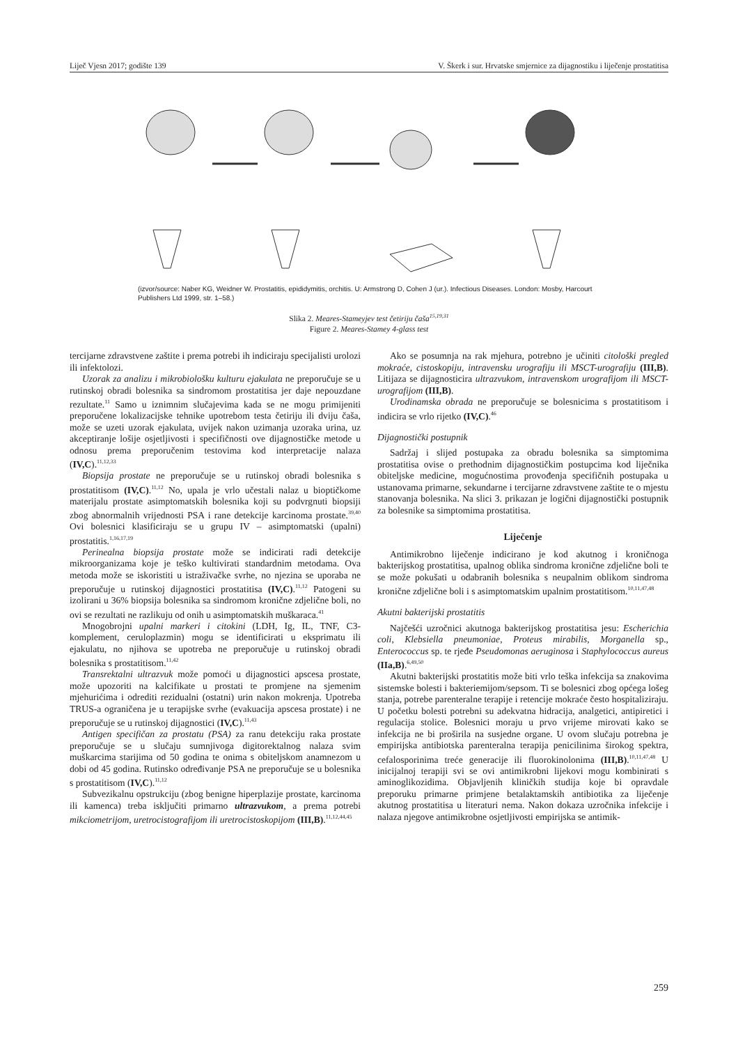Liječ Vjesn 2017; godište 139 V. Škerk i sur. Hrvatske smjernice za dijagnostiku i liječenje prostatitisa
(izvor/source: Naber KG, Weidner W. Prostatitis, epididymitis, orchitis. U: Armstrong D, Cohen J (ur.). Infectious Diseases. London: Mosby, Harcourt Publishers Ltd 1999, str. 1–58.)
Slika 2. Meares-Stameyjev test četiriju čaša<sup>15,19,31</sup>
Figure 2. Meares-Stamey 4-glass test
tercijarne zdravstvene zaštite i prema potrebi ih indiciraju specijalisti urolozi ili infektolozi.
Uzorak za analizu i mikrobiološku kulturu ejakulata ne preporučuje se u rutinskoj obradi bolesnika sa sindromom prostatitisa jer daje nepouzdane rezultate.<sup>11</sup> Samo u iznimnim slučajevima kada se ne mogu primijeniti preporučene lokalizacijske tehnike upotrebom testa četiriju ili dviju čaša, može se uzeti uzorak ejakulata, uvijek nakon uzimanja uzoraka urina, uz akceptiranje lošije osjetljivosti i specifičnosti ove dijagnostičke metode u odnosu prema preporučenim testovima kod interpretacije nalaza (IV,C).<sup>11,12,33</sup>
Biopsija prostate ne preporučuje se u rutinskoj obradi bolesnika s prostatitisom (IV,C).<sup>11,12</sup> No, upala je vrlo učestali nalaz u bioptičkome materijalu prostate asimptomatskih bolesnika koji su podvrgnuti biopsiji zbog abnormalnih vrijednosti PSA i rane detekcije karcinoma prostate.<sup>39,40</sup> Ovi bolesnici klasificiraju se u grupu IV – asimptomatski (upalni) prostatitis.<sup>1,16,17,19</sup>
Perinealna biopsija prostate može se indicirati radi detekcije mikroorganizama koje je teško kultivirati standardnim metodama. Ova metoda može se iskoristiti u istraživačke svrhe, no njezina se uporaba ne preporučuje u rutinskoj dijagnostici prostatitisa (IV,C).<sup>11,12</sup> Patogeni su izolirani u 36% biopsija bolesnika sa sindromom kronične zdjelične boli, no ovi se rezultati ne razlikuju od onih u asimptomatskih muškaraca.<sup>41</sup>
Mnogobrojni upalni markeri i citokini (LDH, Ig, IL, TNF, C3-komplement, ceruloplazmin) mogu se identificirati u eksprimatu ili ejakulatu, no njihova se upotreba ne preporučuje u rutinskoj obradi bolesnika s prostatitisom.<sup>11,42</sup>
Transrektalni ultrazvuk može pomoći u dijagnostici apscesa prostate, može upozoriti na kalcifikate u prostati te promjene na sjemenim mjehurićima i odrediti rezidualni (ostatni) urin nakon mokrenja. Upotreba TRUS-a ograničena je u terapijske svrhe (evakuacija apscesa prostate) i ne preporučuje se u rutinskoj dijagnostici (IV,C).<sup>11,43</sup>
Antigen specifičan za prostatu (PSA) za ranu detekciju raka prostate preporučuje se u slučaju sumnjivoga digitorektalnog nalaza svim muškarcima starijima od 50 godina te onima s obiteljskom anamnezom u dobi od 45 godina. Rutinsko određivanje PSA ne preporučuje se u bolesnika s prostatitisom (IV,C).<sup>11,12</sup>
Subvezikalnu opstrukciju (zbog benigne hiperplazije prostate, karcinoma ili kamenca) treba isključiti primarno ultrazvukom, a prema potrebi mikciometrijom, uretrocistografijom ili uretrocistoskopijom (III,B).<sup>11,12,44,45</sup>
Ako se posumnja na rak mjehura, potrebno je učiniti citološki pregled mokraće, cistoskopiju, intravensku urografiju ili MSCT-urografiju (III,B). Litijaza se dijagnosticira ultrazvukom, intravenskom urografijom ili MSCT-urografijom (III,B).
Urodinamska obrada ne preporučuje se bolesnicima s prostatitisom i indicira se vrlo rijetko (IV,C).<sup>46</sup>
Dijagnostički postupnik
Sadržaj i slijed postupaka za obradu bolesnika sa simptomima prostatitisa ovise o prethodnim dijagnostičkim postupcima kod liječnika obiteljske medicine, mogućnostima provođenja specifičnih postupaka u ustanovama primarne, sekundarne i tercijarne zdravstvene zaštite te o mjestu stanovanja bolesnika. Na slici 3. prikazan je logični dijagnostički postupnik za bolesnike sa simptomima prostatitisa.
Liječenje
Antimikrobno liječenje indicirano je kod akutnog i kroničnoga bakterijskog prostatitisa, upalnog oblika sindroma kronične zdjelične boli te se može pokušati u odabranih bolesnika s neupalnim oblikom sindroma kronične zdjelične boli i s asimptomatskim upalnim prostatitisom.<sup>10,11,47,48</sup>
Akutni bakterijski prostatitis
Najčešći uzročnici akutnoga bakterijskog prostatitisa jesu: Escherichia coli, Klebsiella pneumoniae, Proteus mirabilis, Morganella sp., Enterococcus sp. te rjeđe Pseudomonas aeruginosa i Staphylococcus aureus (IIa,B).<sup>6,49,50</sup>
Akutni bakterijski prostatitis može biti vrlo teška infekcija sa znakovima sistemske bolesti i bakteriemijom/sepsom. Ti se bolesnici zbog općega lošeg stanja, potrebe parenteralne terapije i retencije mokraće često hospitaliziraju. U početku bolesti potrebni su adekvatna hidracija, analgetici, antipiretici i regulacija stolice. Bolesnici moraju u prvo vrijeme mirovati kako se infekcija ne bi proširila na susjedne organe. U ovom slučaju potrebna je empirijska antibiotska parenteralna terapija penicilinima širokog spektra, cefalosporinima treće generacije ili fluorokinolonima (III,B).<sup>10,11,47,48</sup> U inicijalnoj terapiji svi se ovi antimikrobni lijekovi mogu kombinirati s aminoglikozidima. Objavljenih kliničkih studija koje bi opravdale preporuku primarne primjene betalaktamskih antibiotika za liječenje akutnog prostatitisa u literaturi nema. Nakon dokaza uzročnika infekcije i nalaza njegove antimikrobne osjetljivosti empirijska se antimik-
259